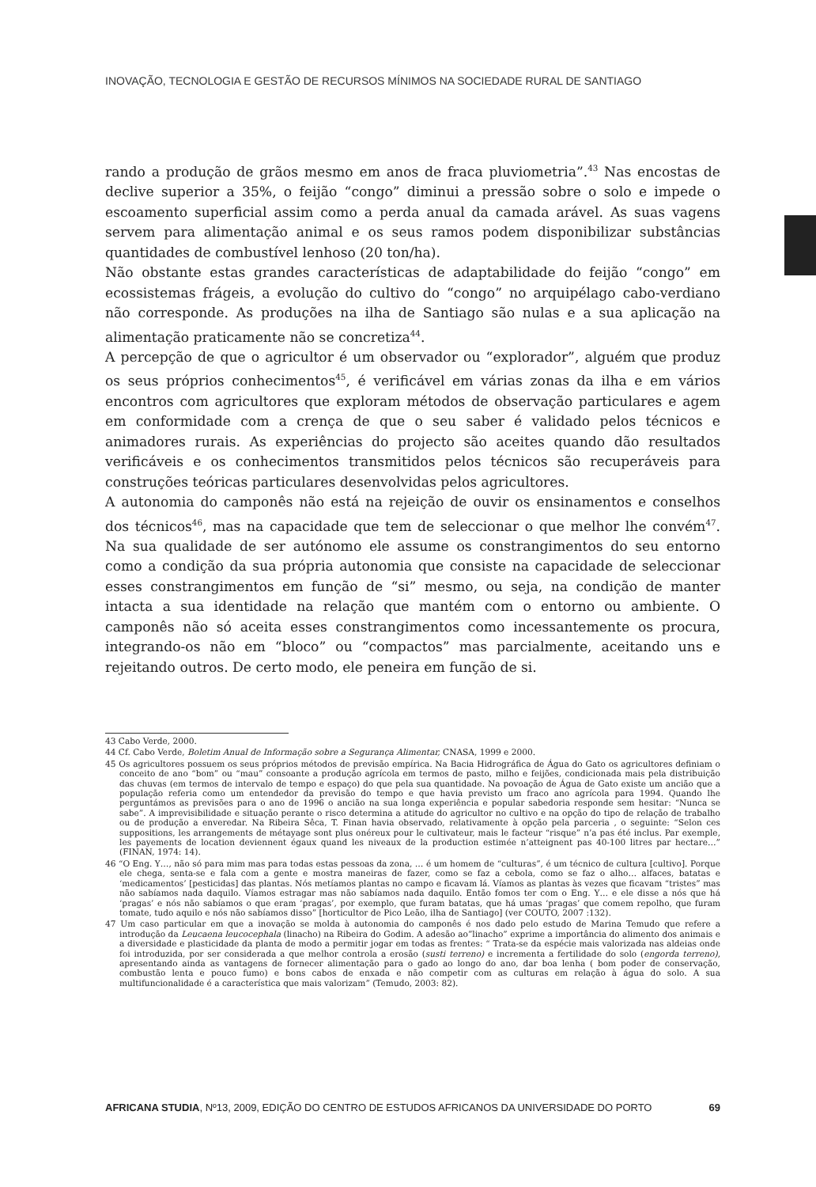INOVAÇÃO, TECNOLOGIA E GESTÃO DE RECURSOS MÍNIMOS NA SOCIEDADE RURAL DE SANTIAGO
rando a produção de grãos mesmo em anos de fraca pluviometria”.<sup>43</sup> Nas encostas de declive superior a 35%, o feijão “congo” diminui a pressão sobre o solo e impede o escoamento superficial assim como a perda anual da camada arável. As suas vagens servem para alimentação animal e os seus ramos podem disponibilizar substâncias quantidades de combustível lenhoso (20 ton/ha).
Não obstante estas grandes características de adaptabilidade do feijão “congo” em ecossistemas frágeis, a evolução do cultivo do “congo” no arquipélago cabo-verdiano não corresponde. As produções na ilha de Santiago são nulas e a sua aplicação na alimentação praticamente não se concretiza<sup>44</sup>.
A percepção de que o agricultor é um observador ou “explorador”, alguém que produz os seus próprios conhecimentos<sup>45</sup>, é verificável em várias zonas da ilha e em vários encontros com agricultores que exploram métodos de observação particulares e agem em conformidade com a crença de que o seu saber é validado pelos técnicos e animadores rurais. As experiências do projecto são aceites quando dão resultados verificáveis e os conhecimentos transmitidos pelos técnicos são recuperáveis para construções teóricas particulares desenvolvidas pelos agricultores.
A autonomia do camponês não está na rejeição de ouvir os ensinamentos e conselhos dos técnicos<sup>46</sup>, mas na capacidade que tem de seleccionar o que melhor lhe convém<sup>47</sup>. Na sua qualidade de ser autónomo ele assume os constrangimentos do seu entorno como a condição da sua própria autonomia que consiste na capacidade de seleccionar esses constrangimentos em função de “si” mesmo, ou seja, na condição de manter intacta a sua identidade na relação que mantém com o entorno ou ambiente. O camponês não só aceita esses constrangimentos como incessantemente os procura, integrando-os não em “bloco” ou “compactos” mas parcialmente, aceitando uns e rejeitando outros. De certo modo, ele peneira em função de si.
43 Cabo Verde, 2000.
44 Cf. Cabo Verde, Boletim Anual de Informação sobre a Segurança Alimentar, CNASA, 1999 e 2000.
45 Os agricultores possuem os seus próprios métodos de previsão empírica. Na Bacia Hidrográfica de Água do Gato os agricultores definiam o conceito de ano “bom” ou “mau” consoante a produção agrícola em termos de pasto, milho e feijões, condicionada mais pela distribuição das chuvas (em termos de intervalo de tempo e espaço) do que pela sua quantidade. Na povoação de Água de Gato existe um ancião que a população referia como um entendedor da previsão do tempo e que havia previsto um fraco ano agrícola para 1994. Quando lhe perguntámos as previsões para o ano de 1996 o ancião na sua longa experiência e popular sabedoria responde sem hesitar: “Nunca se sabe”. A imprevisibilidade e situação perante o risco determina a atitude do agricultor no cultivo e na opção do tipo de relação de trabalho ou de produção a enveredar. Na Ribeira Sêca, T. Finan havia observado, relativamente à opção pela parceria , o seguinte: “Selon ces suppositions, les arrangements de métayage sont plus onéreux pour le cultivateur, mais le facteur “risque” n’a pas été inclus. Par exemple, les payements de location deviennent égaux quand les niveaux de la production estimée n’atteignent pas 40-100 litres par hectare…” (FINAN, 1974: 14).
46 “O Eng. Y…, não só para mim mas para todas estas pessoas da zona, … é um homem de “culturas”, é um técnico de cultura [cultivo]. Porque ele chega, senta-se e fala com a gente e mostra maneiras de fazer, como se faz a cebola, como se faz o alho… alfaces, batatas e ‘medicamentos’ [pesticidas] das plantas. Nós metíamos plantas no campo e ficavam lá. Víamos as plantas às vezes que ficavam “tristes” mas não sabíamos nada daquilo. Víamos estragar mas não sabíamos nada daquilo. Então fomos ter com o Eng. Y… e ele disse a nós que há ‘pragas’ e nós não sabíamos o que eram ‘pragas’, por exemplo, que furam batatas, que há umas ‘pragas’ que comem repolho, que furam tomate, tudo aquilo e nós não sabíamos disso” [horticultor de Pico Leão, ilha de Santiago] (ver COUTO, 2007 :132).
47 Um caso particular em que a inovação se molda à autonomia do camponês é nos dado pelo estudo de Marina Temudo que refere a introdução da Leucaena leucocephala (linacho) na Ribeira do Godim. A adesão ao”linacho” exprime a importância do alimento dos animais e a diversidade e plasticidade da planta de modo a permitir jogar em todas as frentes: “ Trata-se da espécie mais valorizada nas aldeias onde foi introduzida, por ser considerada a que melhor controla a erosão (susti terreno) e incrementa a fertilidade do solo (engorda terreno), apresentando ainda as vantagens de fornecer alimentação para o gado ao longo do ano, dar boa lenha ( bom poder de conservação, combustão lenta e pouco fumo) e bons cabos de enxada e não competir com as culturas em relação à água do solo. A sua multifuncionalidade é a característica que mais valorizam” (Temudo, 2003: 82).
AFRICANA STUDIA, Nº13, 2009, EDIÇÃO DO CENTRO DE ESTUDOS AFRICANOS DA UNIVERSIDADE DO PORTO 69